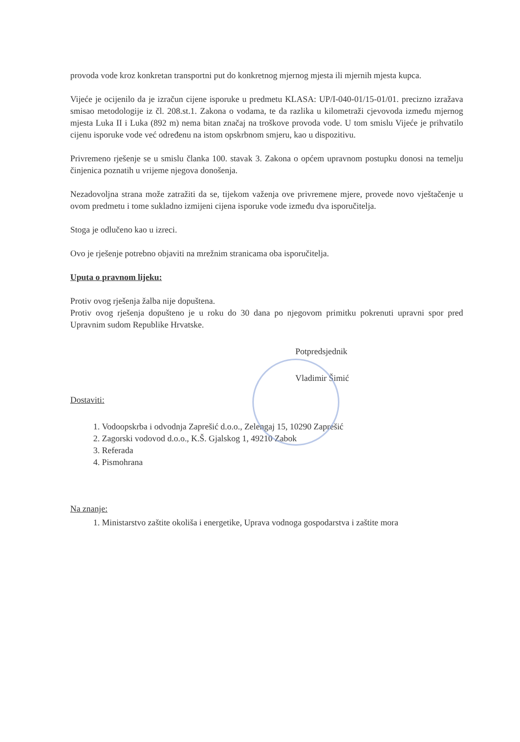provoda vode kroz konkretan transportni put do konkretnog mjernog mjesta ili mjernih mjesta kupca.
Vijeće je ocijenilo da je izračun cijene isporuke u predmetu KLASA: UP/I-040-01/15-01/01. precizno izražava smisao metodologije iz čl. 208.st.1. Zakona o vodama, te da razlika u kilometraži cjevovoda između mjernog mjesta Luka II i Luka (892 m) nema bitan značaj na troškove provoda vode. U tom smislu Vijeće je prihvatilo cijenu isporuke vode već određenu na istom opskrbnom smjeru, kao u dispozitivu.
Privremeno rješenje se u smislu članka 100. stavak 3. Zakona o općem upravnom postupku donosi na temelju činjenica poznatih u vrijeme njegova donošenja.
Nezadovoljna strana može zatražiti da se, tijekom važenja ove privremene mjere, provede novo vještačenje u ovom predmetu i tome sukladno izmijeni cijena isporuke vode između dva isporučitelja.
Stoga je odlučeno kao u izreci.
Ovo je rješenje potrebno objaviti na mrežnim stranicama oba isporučitelja.
Uputa o pravnom lijeku:
Protiv ovog rješenja žalba nije dopuštena.
Protiv ovog rješenja dopušteno je u roku do 30 dana po njegovom primitku pokrenuti upravni spor pred Upravnim sudom Republike Hrvatske.
Potpredsjednik
Vladimir Šimić
Dostaviti:
1. Vodoopskrba i odvodnja Zaprešić d.o.o., Zelengaj 15, 10290 Zaprešić
2. Zagorski vodovod d.o.o., K.Š. Gjalskog 1, 49210 Zabok
3. Referada
4. Pismohrana
Na znanje:
1. Ministarstvo zaštite okoliša i energetike, Uprava vodnoga gospodarstva i zaštite mora